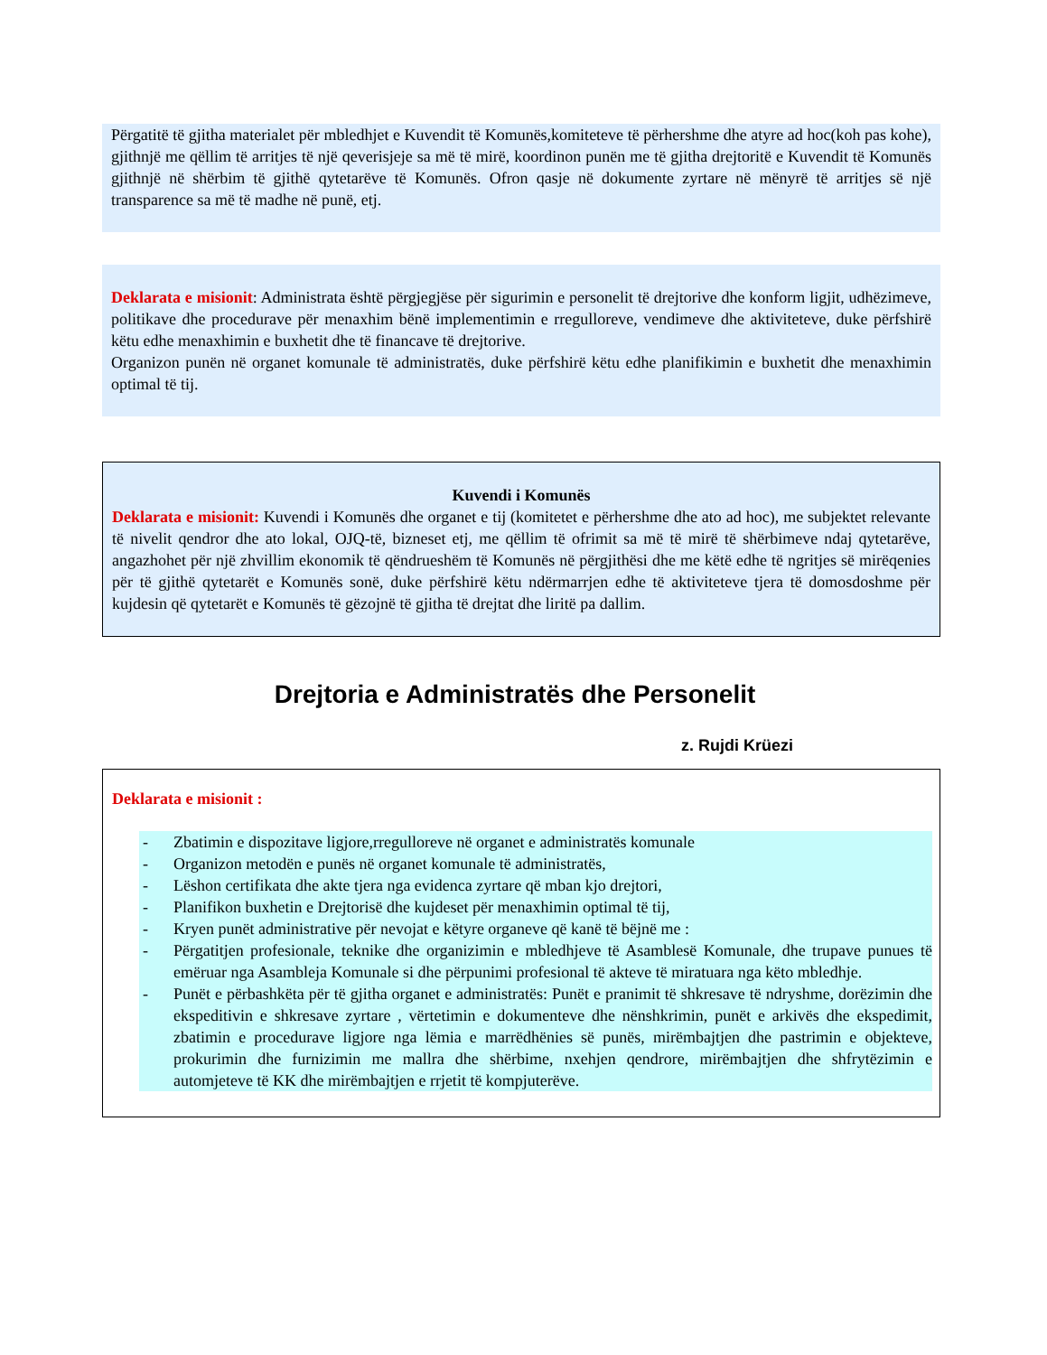Përgatitë të gjitha materialet për mbledhjet e Kuvendit të Komunës,komiteteve të përhershme dhe atyre ad hoc(koh pas kohe), gjithnjë me qëllim të arritjes të një qeverisjeje sa më të mirë, koordinon punën me të gjitha drejtoritë e Kuvendit të Komunës gjithnjë në shërbim të gjithë qytetarëve të Komunës. Ofron qasje në dokumente zyrtare në mënyrë të arritjes së një transparence sa më të madhe në punë, etj.
Deklarata e misionit: Administrata është përgjegjëse për sigurimin e personelit të drejtorive dhe konform ligjit, udhëzimeve, politikave dhe procedurave për menaxhim bënë implementimin e rregulloreve, vendimeve dhe aktiviteteve, duke përfshirë këtu edhe menaxhimin e buxhetit dhe të financave të drejtorive.
Organizon punën në organet komunale të administratës, duke përfshirë këtu edhe planifikimin e buxhetit dhe menaxhimin optimal të tij.
Kuvendi i Komunës
Deklarata e misionit: Kuvendi i Komunës dhe organet e tij (komitetet e përhershme dhe ato ad hoc), me subjektet relevante të nivelit qendror dhe ato lokal, OJQ-të, bizneset etj, me qëllim të ofrimit sa më të mirë të shërbimeve ndaj qytetarëve, angazhohet për një zhvillim ekonomik të qëndrueshëm të Komunës në përgjithësi dhe me këtë edhe të ngritjes së mirëqenies për të gjithë qytetarët e Komunës sonë, duke përfshirë këtu ndërmarrjen edhe të aktiviteteve tjera të domosdoshme për kujdesin që qytetarët e Komunës të gëzojnë të gjitha të drejtat dhe liritë pa dallim.
Drejtoria e Administratës dhe Personelit
z. Rujdi Krüezi
Deklarata e misionit :
- Zbatimin e dispozitave ligjore,rregulloreve në organet e administratës komunale
- Organizon metodën e punës në organet komunale të administratës,
- Lëshon certifikata dhe akte tjera nga evidenca zyrtare që mban kjo drejtori,
- Planifikon buxhetin e Drejtorisë dhe kujdeset për menaxhimin optimal të tij,
- Kryen punët administrative për nevojat e këtyre organeve që kanë të bëjnë me :
- Përgatitjen profesionale, teknike dhe organizimin e mbledhjeve të Asamblesë Komunale, dhe trupave punues të emëruar nga Asambleja Komunale si dhe përpunimi profesional të akteve të miratuara nga këto mbledhje.
- Punët e përbashkëta për të gjitha organet e administratës: Punët e pranimit të shkresave të ndryshme, dorëzimin dhe ekspeditivin e shkresave zyrtare , vërtetimin e dokumenteve dhe nënshkrimin, punët e arkivës dhe ekspedimit, zbatimin e procedurave ligjore nga lëmia e marrëdhënies së punës, mirëmbajtjen dhe pastrimin e objekteve, prokurimin dhe furnizimin me mallra dhe shërbime, nxehjen qendrore, mirëmbajtjen dhe shfrytëzimin e automjeteve të KK dhe mirëmbajtjen e rrjetit të kompjuterëve.